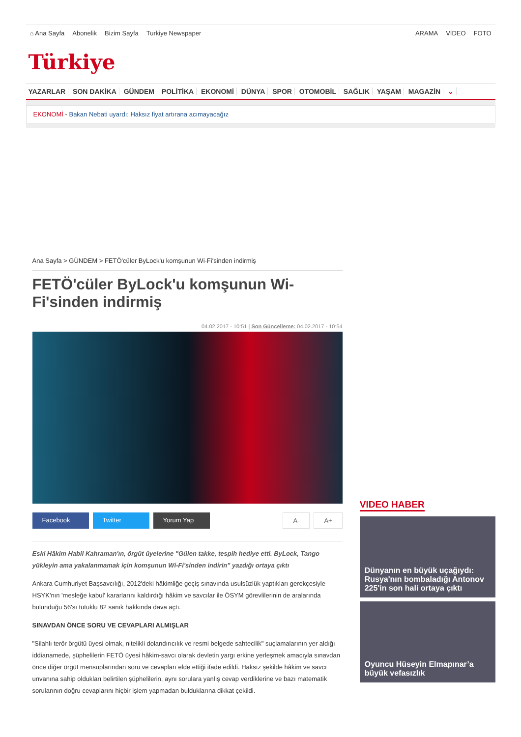⌂ Ana Sayfa Abonelik Bizim Sayfa Turkiye Newspaper
ARAMA VİDEO FOTO
Türkiye
YAZARLAR SON DAKİKA GÜNDEM POLİTİKA EKONOMİ DÜNYA SPOR OTOMOBİL SAĞLIK YAŞAM MAGAZİN ⌄
EKONOMİ - Bakan Nebati uyardı: Haksız fiyat artırana acımayacağız
Ana Sayfa > GÜNDEM > FETÖ'cüler ByLock'u komşunun Wi-Fi'sinden indirmiş
FETÖ'cüler ByLock'u komşunun Wi-Fi'sinden indirmiş
04.02.2017 - 10:51 | Son Güncelleme: 04.02.2017 - 10:54
Facebook Twitter Yorum Yap A- A+
Eski Hâkim Habil Kahraman'ın, örgüt üyelerine "Gülen takke, tespih hediye etti. ByLock, Tango yükleyin ama yakalanmamak için komşunun Wi-Fi'sinden indirin" yazdığı ortaya çıktı
Ankara Cumhuriyet Başsavcılığı, 2012'deki hâkimliğe geçiş sınavında usulsüzlük yaptıkları gerekçesiyle HSYK'nın 'mesleğe kabul' kararlarını kaldırdığı hâkim ve savcılar ile ÖSYM görevlilerinin de aralarında bulunduğu 56'sı tutuklu 82 sanık hakkında dava açtı.
SINAVDAN ÖNCE SORU VE CEVAPLARI ALMIŞLAR
"Silahlı terör örgütü üyesi olmak, nitelikli dolandırıcılık ve resmi belgede sahtecilik" suçlamalarının yer aldığı iddianamede, şüphelilerin FETÖ üyesi hâkim-savcı olarak devletin yargı erkine yerleşmek amacıyla sınavdan önce diğer örgüt mensuplarından soru ve cevapları elde ettiği ifade edildi. Haksız şekilde hâkim ve savcı unvanına sahip oldukları belirtilen şüphelilerin, aynı sorulara yanlış cevap verdiklerine ve bazı matematik sorularının doğru cevaplarını hiçbir işlem yapmadan bulduklarına dikkat çekildi.
VIDEO HABER
Dünyanın en büyük uçağıydı: Rusya'nın bombaladığı Antonov 225'in son hali ortaya çıktı
Oyuncu Hüseyin Elmapınar’a büyük vefasızlık